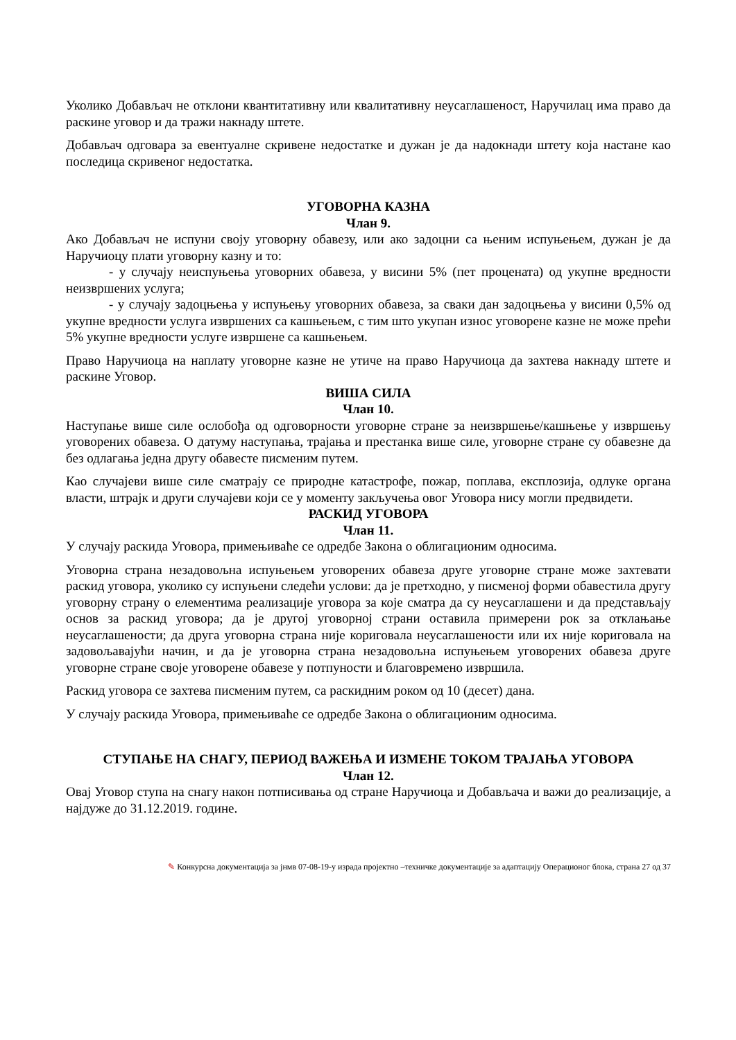Уколико Добављач не отклони квантитативну или квалитативну неусаглашеност, Наручилац има право да раскине уговор и да тражи накнаду штете.
Добављач одговара за евентуалне скривене недостатке и дужан је да надокнади штету која настане као последица скривеног недостатка.
УГОВОРНА КАЗНА
Члан 9.
Ако Добављач не испуни своју уговорну обавезу, или ако задоцни са њеним испуњењем, дужан је да Наручиоцу плати уговорну казну и то:
- у случају неиспуњења уговорних обавеза, у висини 5% (пет процената) од укупне вредности неизвршених услуга;
- у случају задоцњења у испуњењу уговорних обавеза, за сваки дан задоцњења у висини 0,5% од укупне вредности услуга извршених са кашњењем, с тим што укупан износ уговорене казне не може прећи 5% укупне вредности услуге извршене са кашњењем.
Право Наручиоца на наплату уговорне казне не утиче на право Наручиоца да захтева накнаду штете и раскине Уговор.
ВИША СИЛА
Члан 10.
Наступање више силе ослобођа од одговорности уговорне стране за неизвршење/кашњење у извршењу уговорених обавеза. О датуму наступања, трајања и престанка више силе, уговорне стране су обавезне да без одлагања једна другу обавесте писменим путем.
Као случајеви више силе сматрају се природне катастрофе, пожар, поплава, експлозија, одлуке органа власти, штрајк и други случајеви који се у моменту закључења овог Уговора нису могли предвидети.
РАСКИД УГОВОРА
Члан 11.
У случају раскида Уговора, примењиваће се одредбе Закона о облигационим односима.
Уговорна страна незадовољна испуњењем уговорених обавеза друге уговорне стране може захтевати раскид уговора, уколико су испуњени следећи услови: да је претходно, у писменој форми обавестила другу уговорну страну о елементима реализације уговора за које сматра да су неусаглашени и да представљају основ за раскид уговора; да је другој уговорној страни оставила примерени рок за отклањање неусаглашености; да друга уговорна страна није кориговала неусаглашености или их није кориговала на задовољавајући начин, и да је уговорна страна незадовољна испуњењем уговорених обавеза друге уговорне стране своје уговорене обавезе у потпуности и благовремено извршила.
Раскид уговора се захтева писменим путем, са раскидним роком од 10 (десет) дана.
У случају раскида Уговора, примењиваће се одредбе Закона о облигационим односима.
СТУПАЊЕ НА СНАГУ, ПЕРИОД ВАЖЕЊА И ИЗМЕНЕ ТОКОМ ТРАЈАЊА УГОВОРА
Члан 12.
Овај Уговор ступа на снагу након потписивања од стране Наручиоца и Добављача и важи до реализације, а најдуже до 31.12.2019. године.
✎ Конкурсна документација за јнмв 07-08-19-у израда пројектно –техничке документације за адаптацију Операционог блока, страна 27 од 37